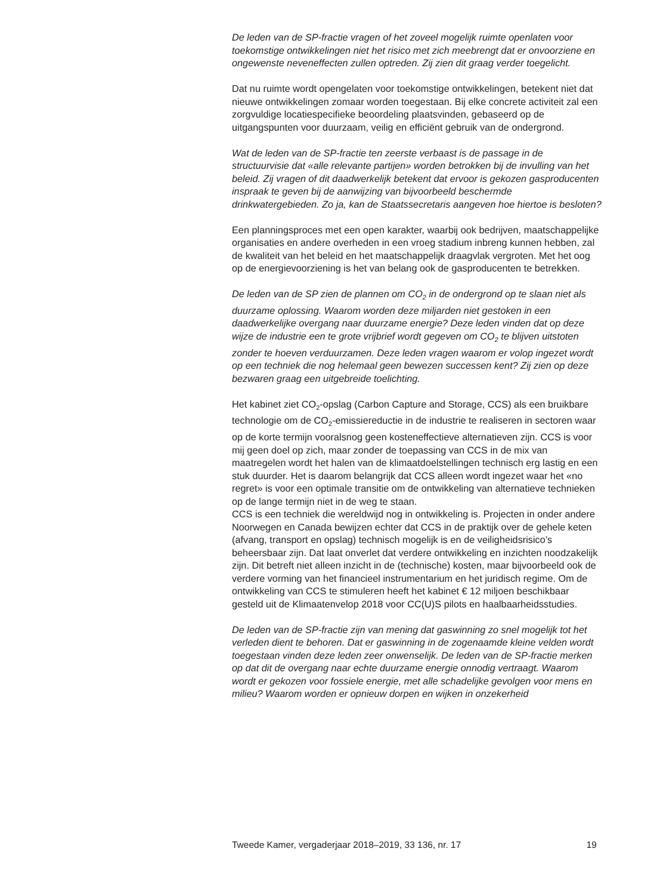De leden van de SP-fractie vragen of het zoveel mogelijk ruimte openlaten voor toekomstige ontwikkelingen niet het risico met zich meebrengt dat er onvoorziene en ongewenste neveneffecten zullen optreden. Zij zien dit graag verder toegelicht.
Dat nu ruimte wordt opengelaten voor toekomstige ontwikkelingen, betekent niet dat nieuwe ontwikkelingen zomaar worden toegestaan. Bij elke concrete activiteit zal een zorgvuldige locatiespecifieke beoordeling plaatsvinden, gebaseerd op de uitgangspunten voor duurzaam, veilig en efficiënt gebruik van de ondergrond.
Wat de leden van de SP-fractie ten zeerste verbaast is de passage in de structuurvisie dat «alle relevante partijen» worden betrokken bij de invulling van het beleid. Zij vragen of dit daadwerkelijk betekent dat ervoor is gekozen gasproducenten inspraak te geven bij de aanwijzing van bijvoorbeeld beschermde drinkwatergebieden. Zo ja, kan de Staatssecretaris aangeven hoe hiertoe is besloten?
Een planningsproces met een open karakter, waarbij ook bedrijven, maatschappelijke organisaties en andere overheden in een vroeg stadium inbreng kunnen hebben, zal de kwaliteit van het beleid en het maatschappelijk draagvlak vergroten. Met het oog op de energievoorziening is het van belang ook de gasproducenten te betrekken.
De leden van de SP zien de plannen om CO<sub>2</sub> in de ondergrond op te slaan niet als duurzame oplossing. Waarom worden deze miljarden niet gestoken in een daadwerkelijke overgang naar duurzame energie? Deze leden vinden dat op deze wijze de industrie een te grote vrijbrief wordt gegeven om CO<sub>2</sub> te blijven uitstoten zonder te hoeven verduurzamen. Deze leden vragen waarom er volop ingezet wordt op een techniek die nog helemaal geen bewezen successen kent? Zij zien op deze bezwaren graag een uitgebreide toelichting.
Het kabinet ziet CO<sub>2</sub>-opslag (Carbon Capture and Storage, CCS) als een bruikbare technologie om de CO<sub>2</sub>-emissiereductie in de industrie te realiseren in sectoren waar op de korte termijn vooralsnog geen kosteneffectieve alternatieven zijn. CCS is voor mij geen doel op zich, maar zonder de toepassing van CCS in de mix van maatregelen wordt het halen van de klimaatdoelstellingen technisch erg lastig en een stuk duurder. Het is daarom belangrijk dat CCS alleen wordt ingezet waar het «no regret» is voor een optimale transitie om de ontwikkeling van alternatieve technieken op de lange termijn niet in de weg te staan.
CCS is een techniek die wereldwijd nog in ontwikkeling is. Projecten in onder andere Noorwegen en Canada bewijzen echter dat CCS in de praktijk over de gehele keten (afvang, transport en opslag) technisch mogelijk is en de veiligheidsrisico’s beheersbaar zijn. Dat laat onverlet dat verdere ontwikkeling en inzichten noodzakelijk zijn. Dit betreft niet alleen inzicht in de (technische) kosten, maar bijvoorbeeld ook de verdere vorming van het financieel instrumentarium en het juridisch regime. Om de ontwikkeling van CCS te stimuleren heeft het kabinet € 12 miljoen beschikbaar gesteld uit de Klimaatenvelop 2018 voor CC(U)S pilots en haalbaarheidsstudies.
De leden van de SP-fractie zijn van mening dat gaswinning zo snel mogelijk tot het verleden dient te behoren. Dat er gaswinning in de zogenaamde kleine velden wordt toegestaan vinden deze leden zeer onwenselijk. De leden van de SP-fractie merken op dat dit de overgang naar echte duurzame energie onnodig vertraagt. Waarom wordt er gekozen voor fossiele energie, met alle schadelijke gevolgen voor mens en milieu? Waarom worden er opnieuw dorpen en wijken in onzekerheid
Tweede Kamer, vergaderjaar 2018–2019, 33 136, nr. 17 19